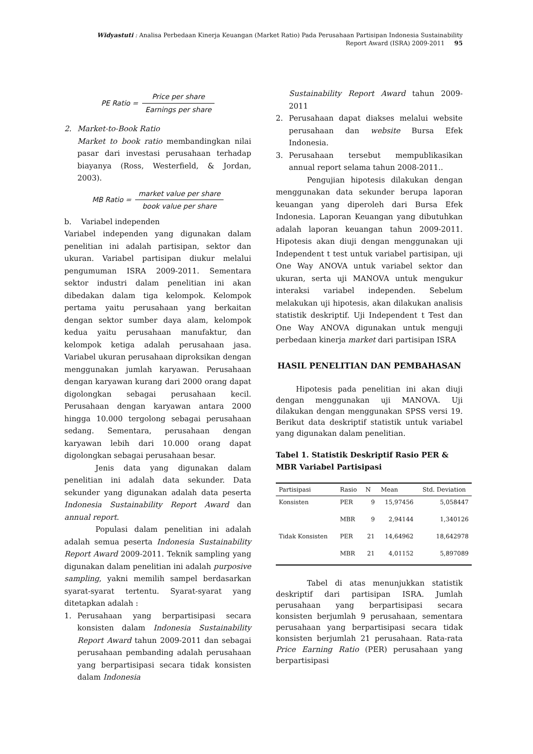Widyastuti : Analisa Perbedaan Kinerja Keuangan (Market Ratio) Pada Perusahaan Partisipan Indonesia Sustainability
Report Award (ISRA) 2009-2011 95
PE Ratio = Price per share Earnings per share
2. Market-to-Book Ratio
Market to book ratio membandingkan nilai pasar dari investasi perusahaan terhadap biayanya (Ross, Westerfield, & Jordan, 2003).
MB Ratio = market value per share book value per share
b. Variabel independen
Variabel independen yang digunakan dalam penelitian ini adalah partisipan, sektor dan ukuran. Variabel partisipan diukur melalui pengumuman ISRA 2009-2011. Sementara sektor industri dalam penelitian ini akan dibedakan dalam tiga kelompok. Kelompok pertama yaitu perusahaan yang berkaitan dengan sektor sumber daya alam, kelompok kedua yaitu perusahaan manufaktur, dan kelompok ketiga adalah perusahaan jasa. Variabel ukuran perusahaan diproksikan dengan menggunakan jumlah karyawan. Perusahaan dengan karyawan kurang dari 2000 orang dapat digolongkan sebagai perusahaan kecil. Perusahaan dengan karyawan antara 2000 hingga 10.000 tergolong sebagai perusahaan sedang. Sementara, perusahaan dengan karyawan lebih dari 10.000 orang dapat digolongkan sebagai perusahaan besar.
Jenis data yang digunakan dalam penelitian ini adalah data sekunder. Data sekunder yang digunakan adalah data peserta Indonesia Sustainability Report Award dan annual report.
Populasi dalam penelitian ini adalah adalah semua peserta Indonesia Sustainability Report Award 2009-2011. Teknik sampling yang digunakan dalam penelitian ini adalah purposive sampling, yakni memilih sampel berdasarkan syarat-syarat tertentu. Syarat-syarat yang ditetapkan adalah :
1. Perusahaan yang berpartisipasi secara konsisten dalam Indonesia Sustainability Report Award tahun 2009-2011 dan sebagai perusahaan pembanding adalah perusahaan yang berpartisipasi secara tidak konsisten dalam Indonesia
Sustainability Report Award tahun 2009-2011
2. Perusahaan dapat diakses melalui website perusahaan dan website Bursa Efek Indonesia.
3. Perusahaan tersebut mempublikasikan annual report selama tahun 2008-2011..
Pengujian hipotesis dilakukan dengan menggunakan data sekunder berupa laporan keuangan yang diperoleh dari Bursa Efek Indonesia. Laporan Keuangan yang dibutuhkan adalah laporan keuangan tahun 2009-2011. Hipotesis akan diuji dengan menggunakan uji Independent t test untuk variabel partisipan, uji One Way ANOVA untuk variabel sektor dan ukuran, serta uji MANOVA untuk mengukur interaksi variabel independen. Sebelum melakukan uji hipotesis, akan dilakukan analisis statistik deskriptif. Uji Independent t Test dan One Way ANOVA digunakan untuk menguji perbedaan kinerja market dari partisipan ISRA
HASIL PENELITIAN DAN PEMBAHASAN
Hipotesis pada penelitian ini akan diuji dengan menggunakan uji MANOVA. Uji dilakukan dengan menggunakan SPSS versi 19. Berikut data deskriptif statistik untuk variabel yang digunakan dalam penelitian.
Tabel 1. Statistik Deskriptif Rasio PER & MBR Variabel Partisipasi
| Partisipasi | Rasio | N | Mean | Std. Deviation |
| --- | --- | --- | --- | --- |
| Konsisten | PER | 9 | 15,97456 | 5,058447 |
| | MBR | 9 | 2,94144 | 1,340126 |
| Tidak Konsisten | PER | 21 | 14,64962 | 18,642978 |
| | MBR | 21 | 4,01152 | 5,897089 |
Tabel di atas menunjukkan statistik deskriptif dari partisipan ISRA. Jumlah perusahaan yang berpartisipasi secara konsisten berjumlah 9 perusahaan, sementara perusahaan yang berpartisipasi secara tidak konsisten berjumlah 21 perusahaan. Rata-rata Price Earning Ratio (PER) perusahaan yang berpartisipasi